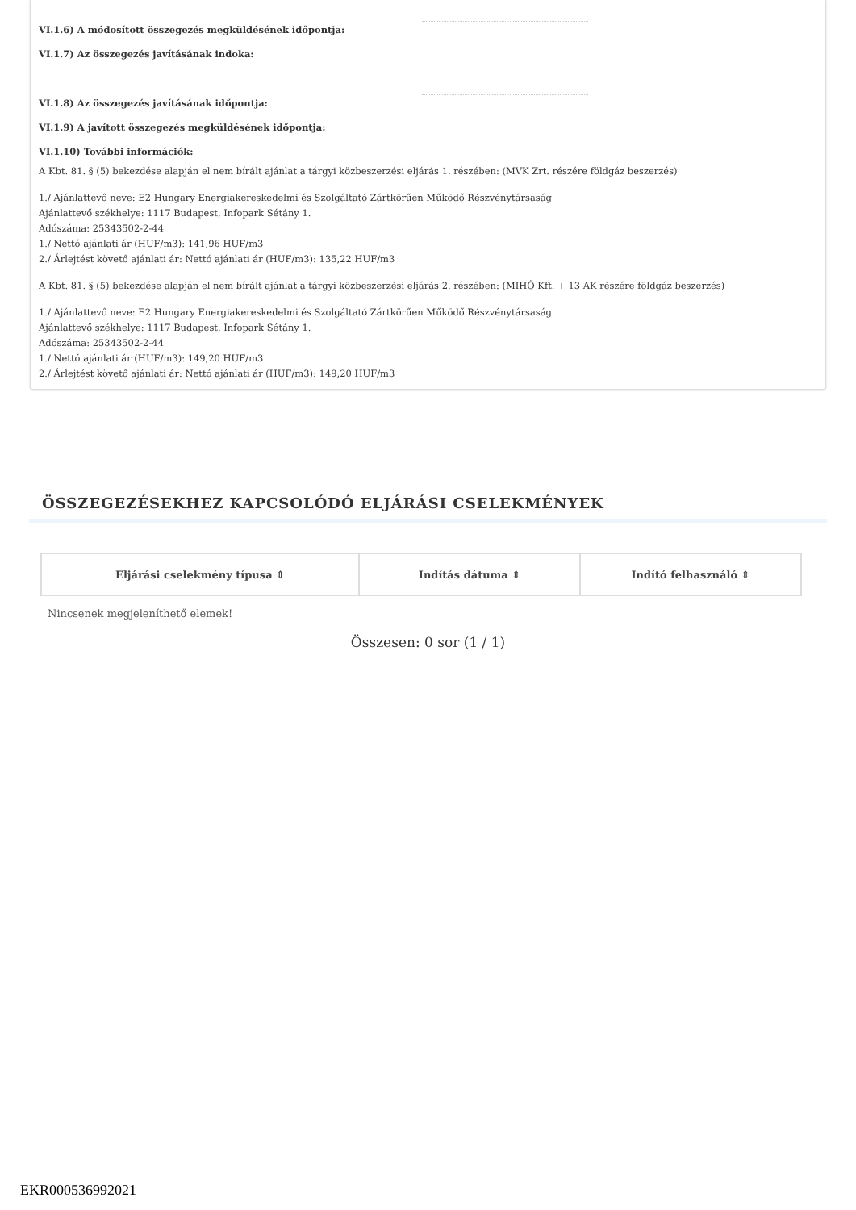VI.1.6) A módosított összegezés megküldésének időpontja:
VI.1.7) Az összegezés javításának indoka:
VI.1.8) Az összegezés javításának időpontja:
VI.1.9) A javított összegezés megküldésének időpontja:
VI.1.10) További információk:
A Kbt. 81. § (5) bekezdése alapján el nem bírált ajánlat a tárgyi közbeszerzési eljárás 1. részében: (MVK Zrt. részére földgáz beszerzés)
1./ Ajánlattevő neve: E2 Hungary Energiakereskedelmi és Szolgáltató Zártkörűen Működő Részvénytársaság
Ajánlattevő székhelye: 1117 Budapest, Infopark Sétány 1.
Adószáma: 25343502-2-44
1./ Nettó ajánlati ár (HUF/m3): 141,96 HUF/m3
2./ Árlejtést követő ajánlati ár: Nettó ajánlati ár (HUF/m3): 135,22 HUF/m3
A Kbt. 81. § (5) bekezdése alapján el nem bírált ajánlat a tárgyi közbeszerzési eljárás 2. részében: (MIHŐ Kft. + 13 AK részére földgáz beszerzés)
1./ Ajánlattevő neve: E2 Hungary Energiakereskedelmi és Szolgáltató Zártkörűen Működő Részvénytársaság
Ajánlattevő székhelye: 1117 Budapest, Infopark Sétány 1.
Adószáma: 25343502-2-44
1./ Nettó ajánlati ár (HUF/m3): 149,20 HUF/m3
2./ Árlejtést követő ajánlati ár: Nettó ajánlati ár (HUF/m3): 149,20 HUF/m3
ÖSSZEGEZÉSEKHEZ KAPCSOLÓDÓ ELJÁRÁSI CSELEKMÉNYEK
| Eljárási cselekmény típusa ⇕ | Indítás dátuma ⇕ | Indító felhasználó ⇕ |
| --- | --- | --- |
Nincsenek megjeleníthető elemek!
Összesen: 0 sor (1 / 1)
EKR000536992021